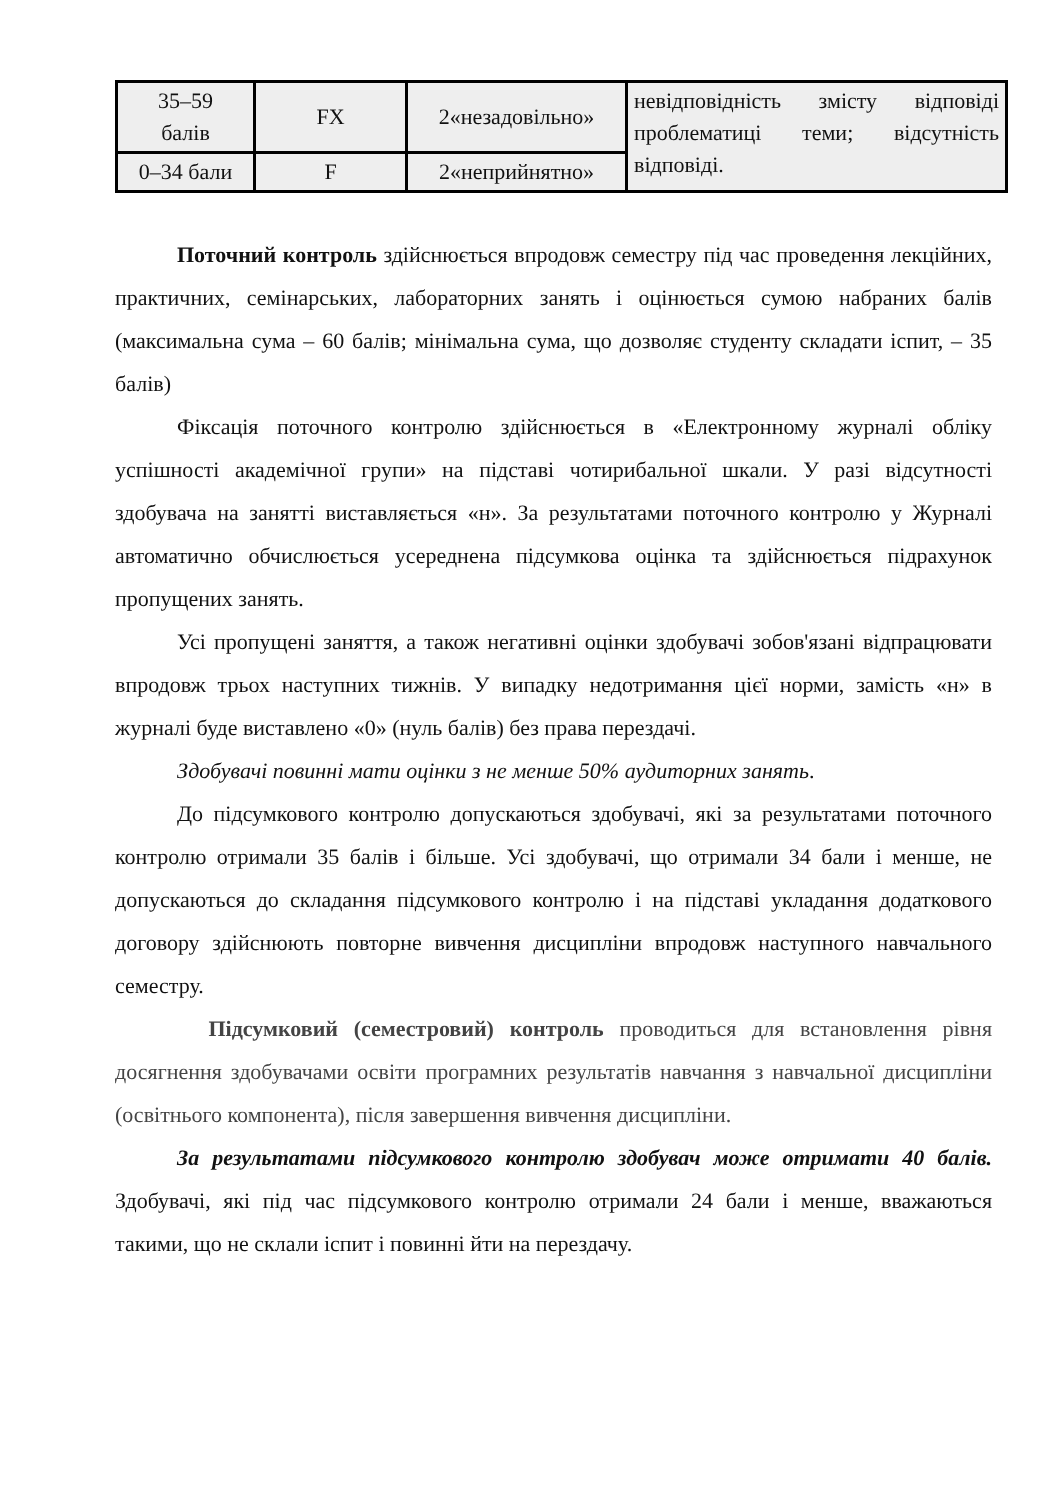| 35–59 балів | FX | 2«незадовільно» | невідповідність змісту відповіді проблематиці теми; відсутність відповіді. |
| 0–34 бали | F | 2«неприйнятно» | |
Поточний контроль здійснюється впродовж семестру під час проведення лекційних, практичних, семінарських, лабораторних занять і оцінюється сумою набраних балів (максимальна сума – 60 балів; мінімальна сума, що дозволяє студенту складати іспит, – 35 балів)
Фіксація поточного контролю здійснюється в «Електронному журналі обліку успішності академічної групи» на підставі чотирибальної шкали. У разі відсутності здобувача на занятті виставляється «н». За результатами поточного контролю у Журналі автоматично обчислюється усереднена підсумкова оцінка та здійснюється підрахунок пропущених занять.
Усі пропущені заняття, а також негативні оцінки здобувачі зобов'язані відпрацювати впродовж трьох наступних тижнів. У випадку недотримання цієї норми, замість «н» в журналі буде виставлено «0» (нуль балів) без права перездачі.
Здобувачі повинні мати оцінки з не менше 50% аудиторних занять.
До підсумкового контролю допускаються здобувачі, які за результатами поточного контролю отримали 35 балів і більше. Усі здобувачі, що отримали 34 бали і менше, не допускаються до складання підсумкового контролю і на підставі укладання додаткового договору здійснюють повторне вивчення дисципліни впродовж наступного навчального семестру.
Підсумковий (семестровий) контроль проводиться для встановлення рівня досягнення здобувачами освіти програмних результатів навчання з навчальної дисципліни (освітнього компонента), після завершення вивчення дисципліни.
За результатами підсумкового контролю здобувач може отримати 40 балів. Здобувачі, які під час підсумкового контролю отримали 24 бали і менше, вважаються такими, що не склали іспит і повинні йти на перездачу.